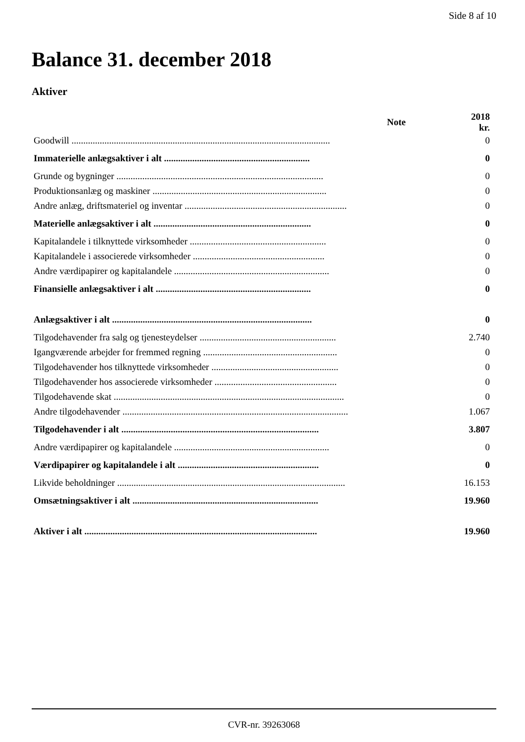Side 8 af 10
Balance 31. december 2018
Aktiver
| | Note | 2018 kr. |
| --- | --- | --- |
| Goodwill .............................................................................................................. | | 0 |
| Immaterielle anlægsaktiver i alt .............................................................. | | 0 |
| Grunde og bygninger ........................................................................................ | | 0 |
| Produktionsanlæg og maskiner .......................................................................... | | 0 |
| Andre anlæg, driftsmateriel og inventar ..................................................................... | | 0 |
| Materielle anlægsaktiver i alt ................................................................... | | 0 |
| Kapitalandele i tilknyttede virksomheder .......................................................... | | 0 |
| Kapitalandele i associerede virksomheder ........................................................ | | 0 |
| Andre værdipapirer og kapitalandele .................................................................. | | 0 |
| Finansielle anlægsaktiver i alt .................................................................. | | 0 |
| Anlægsaktiver i alt ..................................................................................... | | 0 |
| Tilgodehavender fra salg og tjenesteydelser .......................................................... | | 2.740 |
| Igangværende arbejder for fremmed regning ......................................................... | | 0 |
| Tilgodehavender hos tilknyttede virksomheder ...................................................... | | 0 |
| Tilgodehavender hos associerede virksomheder .................................................... | | 0 |
| Tilgodehavende skat .................................................................................................. | | 0 |
| Andre tilgodehavender ................................................................................................ | | 1.067 |
| Tilgodehavender i alt .................................................................................... | | 3.807 |
| Andre værdipapirer og kapitalandele .................................................................. | | 0 |
| Værdipapirer og kapitalandele i alt ............................................................ | | 0 |
| Likvide beholdninger ................................................................................................. | | 16.153 |
| Omsætningsaktiver i alt ............................................................................... | | 19.960 |
| Aktiver i alt ................................................................................................... | | 19.960 |
CVR-nr. 39263068